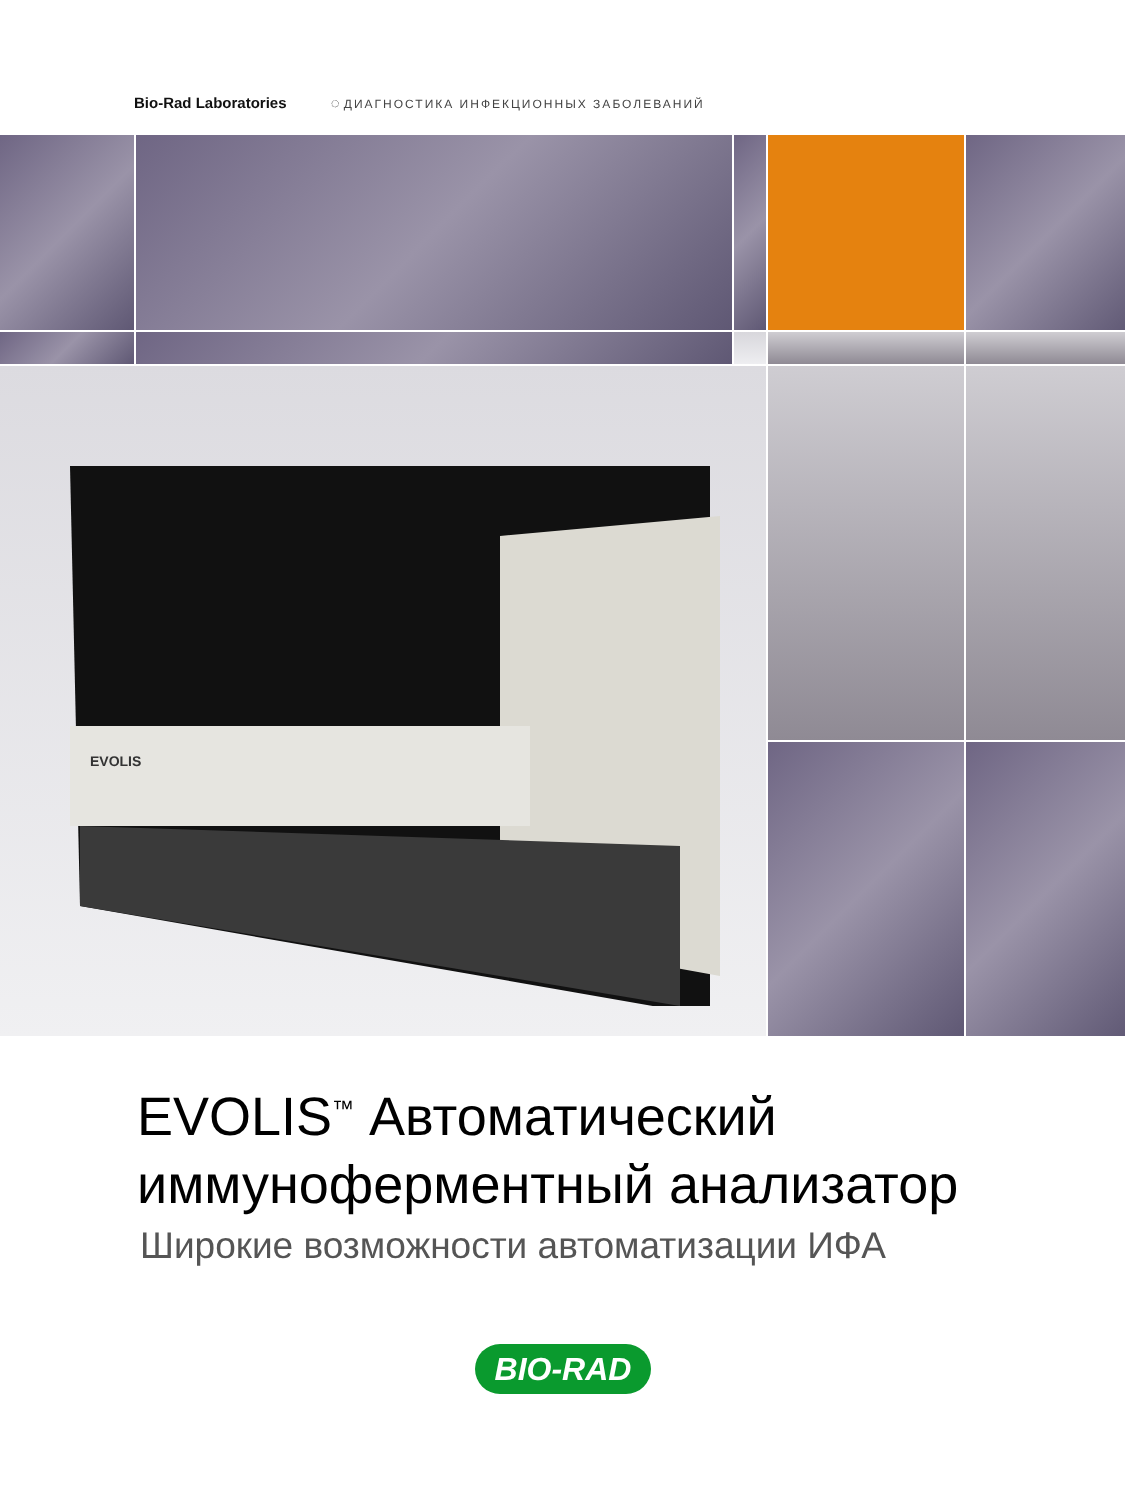Bio-Rad Laboratories ◌ ДИАГНОСТИКА ИНФЕКЦИОННЫХ ЗАБОЛЕВАНИЙ
EVOLIS
EVOLIS<sup>™</sup> Автоматический
иммуноферментный анализатор
Широкие возможности автоматизации ИФА
BIO-RAD